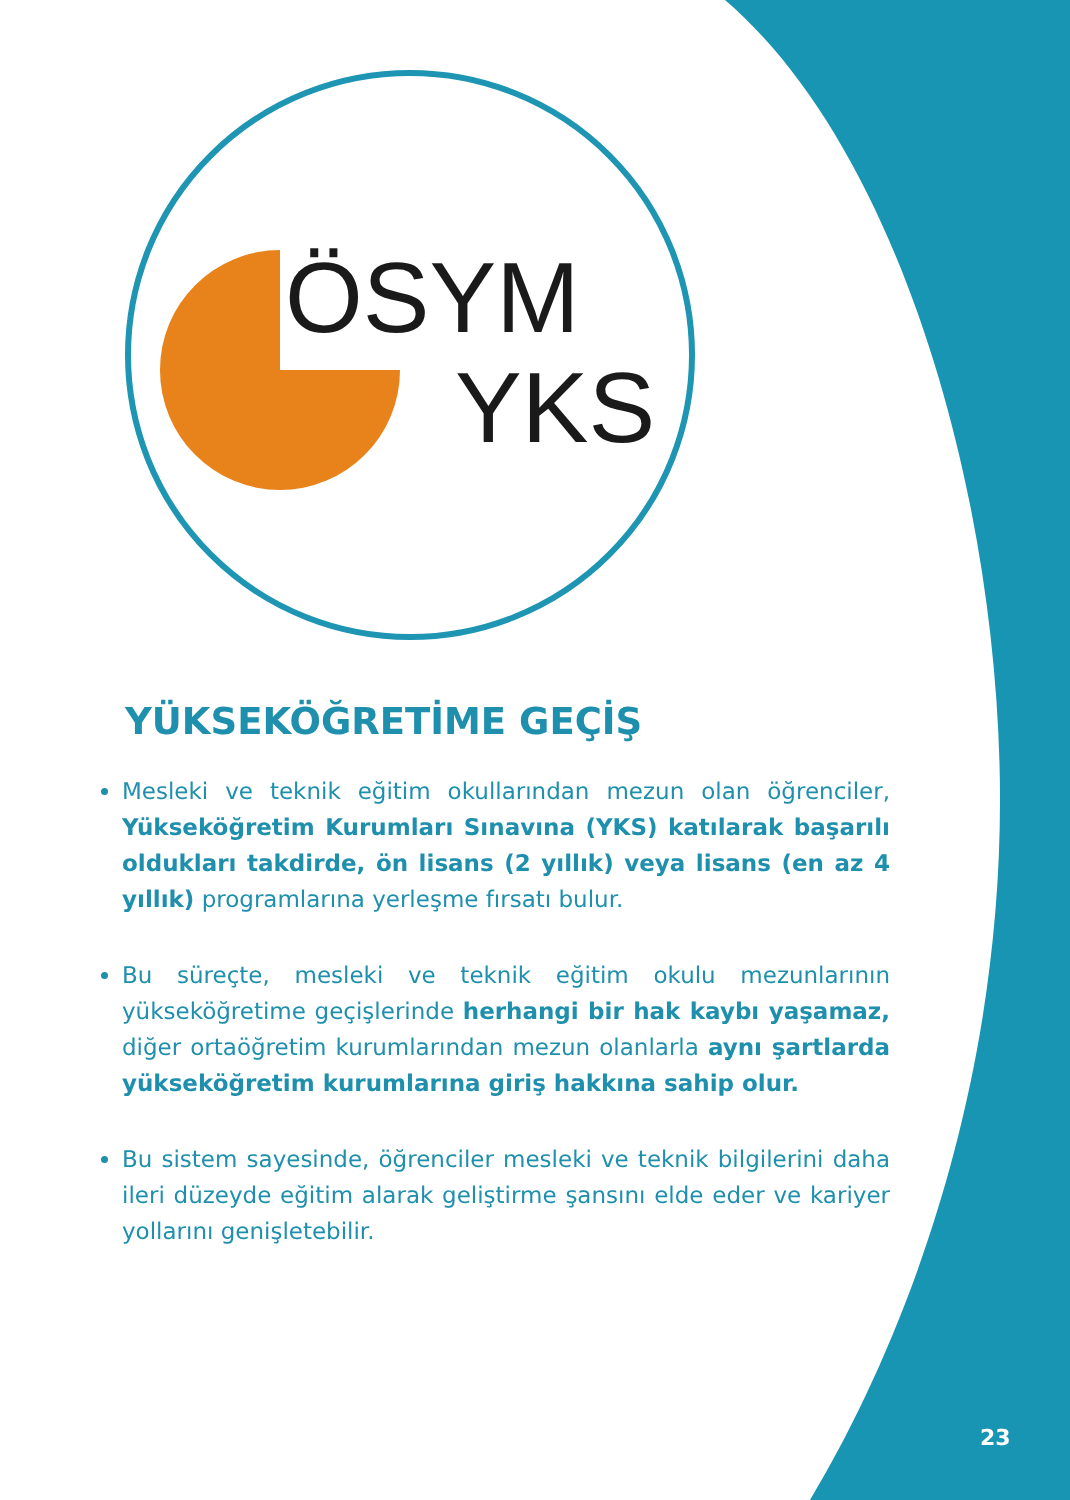ÖSYM
YKS
YÜKSEKÖĞRETİME GEÇİŞ
Mesleki ve teknik eğitim okullarından mezun olan öğrenciler, Yükseköğretim Kurumları Sınavına (YKS) katılarak başarılı oldukları takdirde, ön lisans (2 yıllık) veya lisans (en az 4 yıllık) programlarına yerleşme fırsatı bulur.
Bu süreçte, mesleki ve teknik eğitim okulu mezunlarının yükseköğretime geçişlerinde herhangi bir hak kaybı yaşamaz, diğer ortaöğretim kurumlarından mezun olanlarla aynı şartlarda yükseköğretim kurumlarına giriş hakkına sahip olur.
Bu sistem sayesinde, öğrenciler mesleki ve teknik bilgilerini daha ileri düzeyde eğitim alarak geliştirme şansını elde eder ve kariyer yollarını genişletebilir.
23